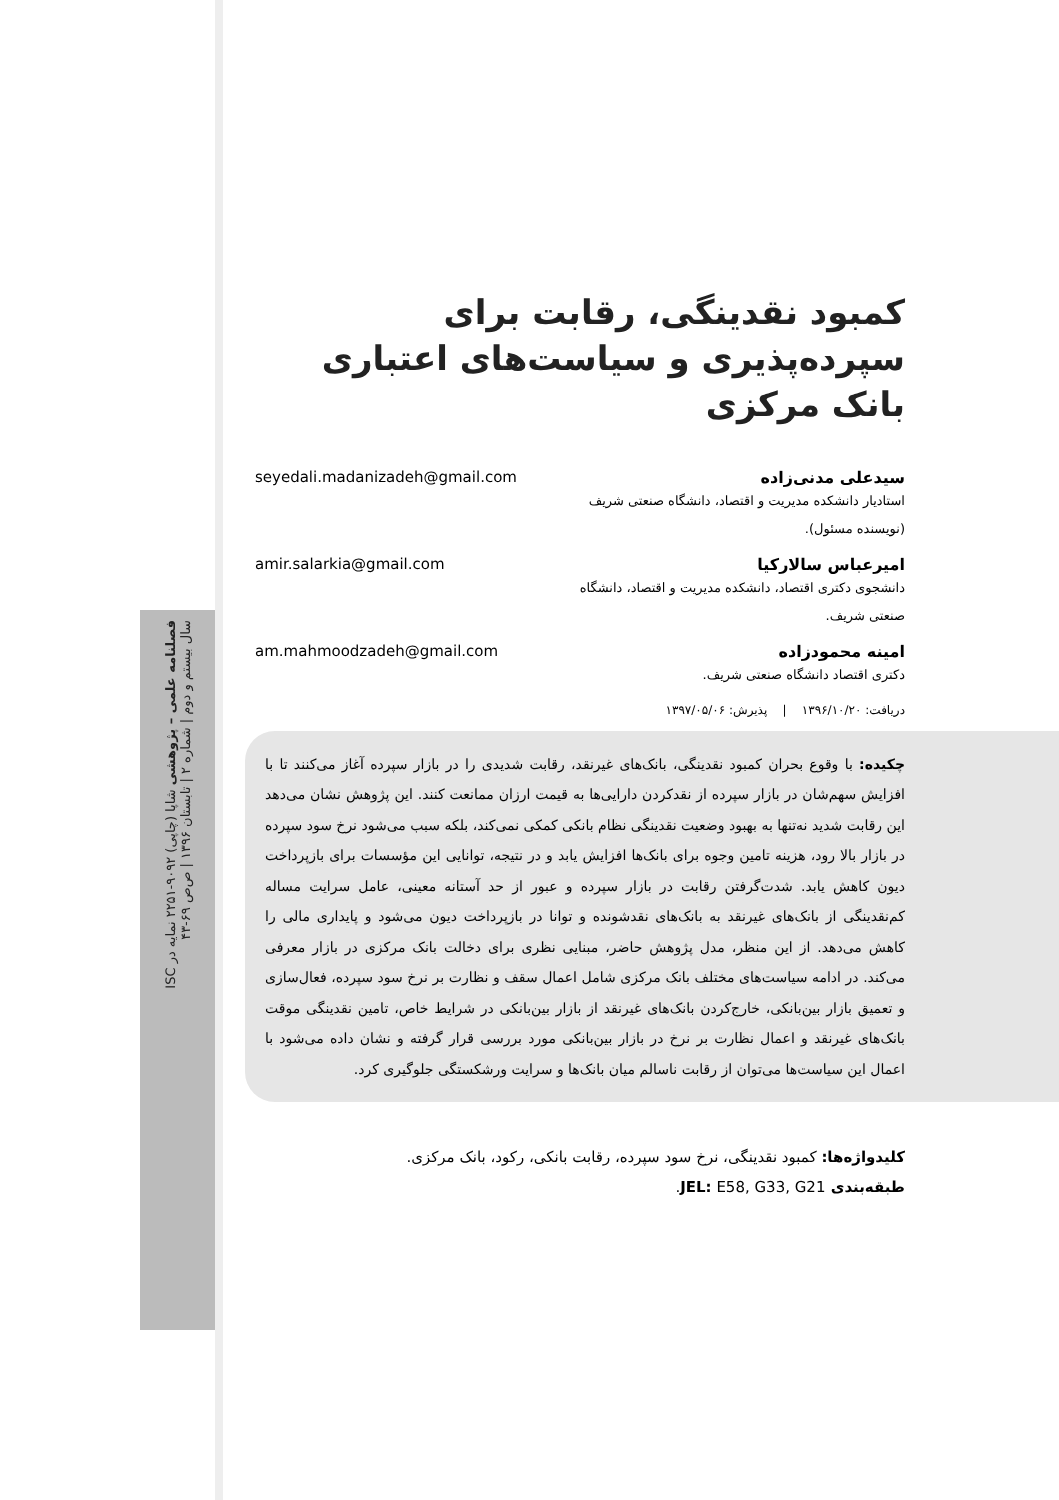فصلنامه علمی – پژوهشی شاپا (چاپی) ۹۰۹۲-۲۲۵۱ نمایه در ISC
سال بیستم و دوم | شماره ۲ | تابستان ۱۳۹۶ | ص‌ص ۶۹-۴۳
کمبود نقدینگی، رقابت برای سپرده‌پذیری و سیاست‌های اعتباری بانک مرکزی
سیدعلی مدنی‌زاده
استادیار دانشکده مدیریت و اقتصاد، دانشگاه صنعتی شریف (نویسنده مسئول).
seyedali.madanizadeh@gmail.com
امیرعباس سالارکیا
دانشجوی دکتری اقتصاد، دانشکده مدیریت و اقتصاد، دانشگاه صنعتی شریف.
amir.salarkia@gmail.com
امینه محمودزاده
دکتری اقتصاد دانشگاه صنعتی شریف.
am.mahmoodzadeh@gmail.com
دریافت: ۱۳۹۶/۱۰/۲۰ | پذیرش: ۱۳۹۷/۰۵/۰۶
چکیده: با وقوع بحران کمبود نقدینگی، بانک‌های غیرنقد، رقابت شدیدی را در بازار سپرده آغاز می‌کنند تا با افزایش سهم‌شان در بازار سپرده از نقدکردن دارایی‌ها به قیمت ارزان ممانعت کنند. این پژوهش نشان می‌دهد این رقابت شدید نه‌تنها به بهبود وضعیت نقدینگی نظام بانکی کمکی نمی‌کند، بلکه سبب می‌شود نرخ سود سپرده در بازار بالا رود، هزینه تامین وجوه برای بانک‌ها افزایش یابد و در نتیجه، توانایی این مؤسسات برای بازپرداخت دیون کاهش یابد. شدت‌گرفتن رقابت در بازار سپرده و عبور از حد آستانه معینی، عامل سرایت مساله کم‌نقدینگی از بانک‌های غیرنقد به بانک‌های نقدشونده و توانا در بازپرداخت دیون می‌شود و پایداری مالی را کاهش می‌دهد. از این منظر، مدل پژوهش حاضر، مبنایی نظری برای دخالت بانک مرکزی در بازار معرفی می‌کند. در ادامه سیاست‌های مختلف بانک مرکزی شامل اعمال سقف و نظارت بر نرخ سود سپرده، فعال‌سازی و تعمیق بازار بین‌بانکی، خارج‌کردن بانک‌های غیرنقد از بازار بین‌بانکی در شرایط خاص، تامین نقدینگی موقت بانک‌های غیرنقد و اعمال نظارت بر نرخ در بازار بین‌بانکی مورد بررسی قرار گرفته و نشان داده می‌شود با اعمال این سیاست‌ها می‌توان از رقابت ناسالم میان بانک‌ها و سرایت ورشکستگی جلوگیری کرد.
کلیدواژه‌ها: کمبود نقدینگی، نرخ سود سپرده، رقابت بانکی، رکود، بانک مرکزی.
طبقه‌بندی JEL: E58, G33, G21.